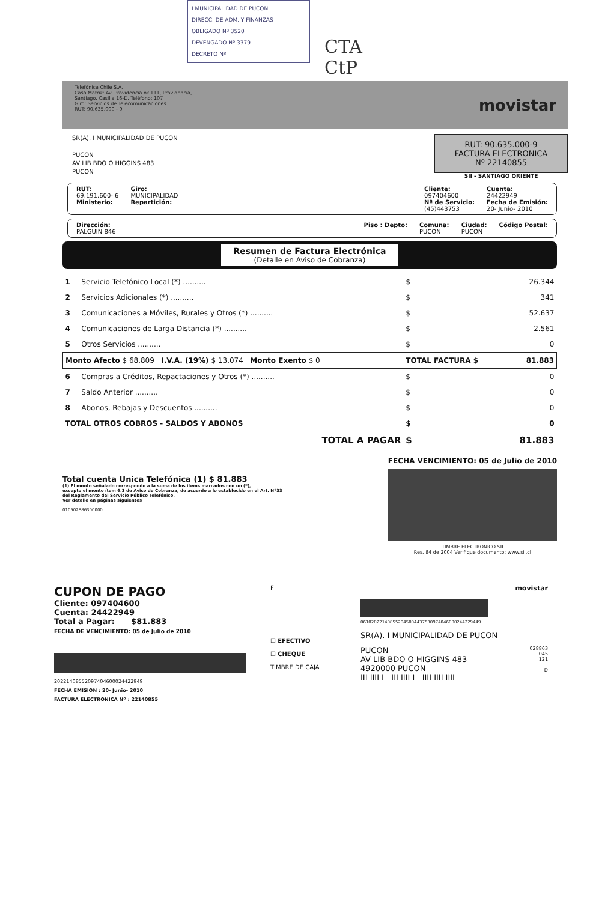I MUNICIPALIDAD DE PUCON
DIRECC. DE ADM. Y FINANZAS
OBLIGADO Nº 3520
DEVENGADO Nº 3379
DECRETO Nº
CTA
CtP
Telefónica Chile S.A.
Casa Matriz: Av. Providencia nº 111, Providencia,
Santiago, Casilla 16-D, Teléfono: 107
Giro: Servicios de Telecomunicaciones
RUT: 90.635.000 - 9
movistar
SR(A). I MUNICIPALIDAD DE PUCON
PUCON
AV LIB BDO O HIGGINS 483
PUCON
RUT: 90.635.000-9
FACTURA ELECTRONICA
Nº 22140855
SII - SANTIAGO ORIENTE
RUT:
69.191.600- 6
Ministerio:
Giro:
MUNICIPALIDAD
Repartición:
Cliente:
097404600
Nº de Servicio:
(45)443753
Cuenta:
24422949
Fecha de Emisión:
20- Junio- 2010
Dirección:
PALGUIN 846
Piso : Depto: Comuna:
PUCON
Ciudad:
PUCON
Código Postal:
Resumen de Factura Electrónica
(Detalle en Aviso de Cobranza)
| 1 | Servicio Telefónico Local (*) .......... | $ | 26.344 |
| 2 | Servicios Adicionales (*) .......... | $ | 341 |
| 3 | Comunicaciones a Móviles, Rurales y Otros (*) .......... | $ | 52.637 |
| 4 | Comunicaciones de Larga Distancia (*) .......... | $ | 2.561 |
| 5 | Otros Servicios .......... | $ | 0 |
| Monto Afecto $ 68.809 I.V.A. (19%) $ 13.074 Monto Exento $ 0 | | TOTAL FACTURA $ | 81.883 |
| 6 | Compras a Créditos, Repactaciones y Otros (*) .......... | $ | 0 |
| 7 | Saldo Anterior .......... | $ | 0 |
| 8 | Abonos, Rebajas y Descuentos .......... | $ | 0 |
| TOTAL OTROS COBROS - SALDOS Y ABONOS | | $ | 0 |
| TOTAL A PAGAR | | $ | 81.883 |
Total cuenta Unica Telefónica (1) $ 81.883
(1) El monto señalado corresponde a la suma de los ítems marcados con un (*),
excepto el monto ítem 6.3 de Aviso de Cobranza, de acuerdo a lo establecido en el Art. Nº33
del Reglamento del Servicio Público Telefónico.
Ver detalle en páginas siguientes
010502886300000
FECHA VENCIMIENTO: 05 de Julio de 2010
TIMBRE ELECTRONICO SII
Res. 84 de 2004 Verifique documento: www.sii.cl
CUPON DE PAGO
Cliente: 097404600
Cuenta: 24422949
Total a Pagar: $81.883
FECHA DE VENCIMIENTO: 05 de Julio de 2010
20221408552097404600024422949
FECHA EMISION : 20- Junio- 2010
FACTURA ELECTRONICA Nº : 22140855
F
☐ EFECTIVO
☐ CHEQUE
TIMBRE DE CAJA
movistar
061020221408552045004437530974046000244229449
SR(A). I MUNICIPALIDAD DE PUCON
PUCON
AV LIB BDO O HIGGINS 483
4920000 PUCON
III IIII I III IIII I IIII IIII IIII
028863
045
121
D